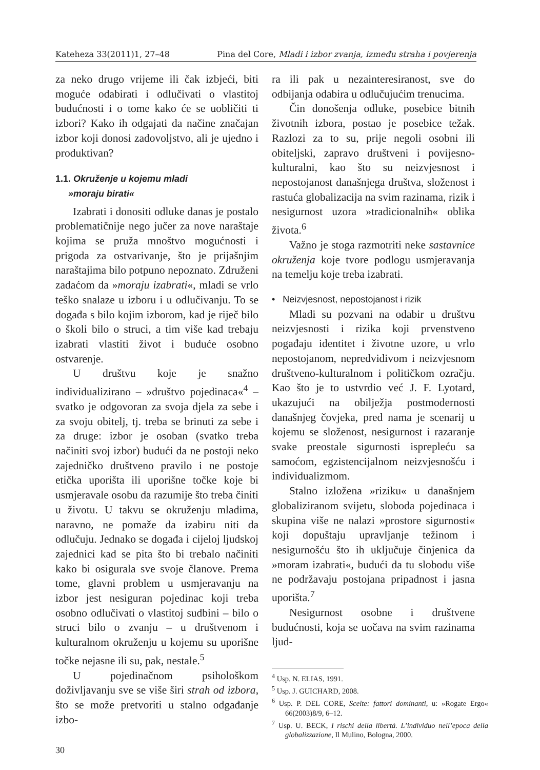Kateheza 33(2011)1, 27–48 Pina del Core, Mladi i izbor zvanja, između straha i povjerenja
za neko drugo vrijeme ili čak izbjeći, biti moguće odabirati i odlučivati o vlastitoj budućnosti i o tome kako će se uobličiti ti izbori? Kako ih odgajati da načine značajan izbor koji donosi zadovoljstvo, ali je ujedno i produktivan?
1.1. Okruženje u kojemu mladi
»moraju birati«
Izabrati i donositi odluke danas je postalo problematičnije nego jučer za nove naraštaje kojima se pruža mnoštvo mogućnosti i prigoda za ostvarivanje, što je prijašnjim naraštajima bilo potpuno nepoznato. Združeni zadaćom da »moraju izabrati«, mladi se vrlo teško snalaze u izboru i u odlučivanju. To se događa s bilo kojim izborom, kad je riječ bilo o školi bilo o struci, a tim više kad trebaju izabrati vlastiti život i buduće osobno ostvarenje.
U društvu koje je snažno individualizirano – »društvo pojedinaca«<sup>4</sup> – svatko je odgovoran za svoja djela za sebe i za svoju obitelj, tj. treba se brinuti za sebe i za druge: izbor je osoban (svatko treba načiniti svoj izbor) budući da ne postoji neko zajedničko društveno pravilo i ne postoje etička uporišta ili uporišne točke koje bi usmjeravale osobu da razumije što treba činiti u životu. U takvu se okruženju mladima, naravno, ne pomaže da izabiru niti da odlučuju. Jednako se događa i cijeloj ljudskoj zajednici kad se pita što bi trebalo načiniti kako bi osigurala sve svoje članove. Prema tome, glavni problem u usmjeravanju na izbor jest nesiguran pojedinac koji treba osobno odlučivati o vlastitoj sudbini – bilo o struci bilo o zvanju – u društvenom i kulturalnom okruženju u kojemu su uporišne točke nejasne ili su, pak, nestale.<sup>5</sup>
U pojedinačnom psihološkom doživljavanju sve se više širi strah od izbora, što se može pretvoriti u stalno odgađanje izbo-
30
ra ili pak u nezainteresiranost, sve do odbijanja odabira u odlučujućim trenucima.
Čin donošenja odluke, posebice bitnih životnih izbora, postao je posebice težak. Razlozi za to su, prije negoli osobni ili obiteljski, zapravo društveni i povijesno-kulturalni, kao što su neizvjesnost i nepostojanost današnjega društva, složenost i rastuća globalizacija na svim razinama, rizik i nesigurnost uzora »tradicionalnih« oblika života.<sup>6</sup>
Važno je stoga razmotriti neke sastavnice okruženja koje tvore podlogu usmjeravanja na temelju koje treba izabrati.
• Neizvjesnost, nepostojanost i rizik
Mladi su pozvani na odabir u društvu neizvjesnosti i rizika koji prvenstveno pogađaju identitet i životne uzore, u vrlo nepostojanom, nepredvidivom i neizvjesnom društveno-kulturalnom i političkom ozračju. Kao što je to ustvrdio već J. F. Lyotard, ukazujući na obilježja postmodernosti današnjeg čovjeka, pred nama je scenarij u kojemu se složenost, nesigurnost i razaranje svake preostale sigurnosti isprepleću sa samoćom, egzistencijalnom neizvjesnošću i individualizmom.
Stalno izložena »riziku« u današnjem globaliziranom svijetu, sloboda pojedinaca i skupina više ne nalazi »prostore sigurnosti« koji dopuštaju upravljanje težinom i nesigurnošću što ih uključuje činjenica da »moram izabrati«, budući da tu slobodu više ne podržavaju postojana pripadnost i jasna uporišta.<sup>7</sup>
Nesigurnost osobne i društvene budućnosti, koja se uočava na svim razinama ljud-
<sup>4</sup> Usp. N. ELIAS, 1991.
<sup>5</sup> Usp. J. GUICHARD, 2008.
<sup>6</sup> Usp. P. DEL CORE, Scelte: fattori dominanti, u: »Rogate Ergo« 66(2003)8/9, 6–12.
<sup>7</sup> Usp. U. BECK, I rischi della libertà. L’individuo nell’epoca della globalizzazione, Il Mulino, Bologna, 2000.